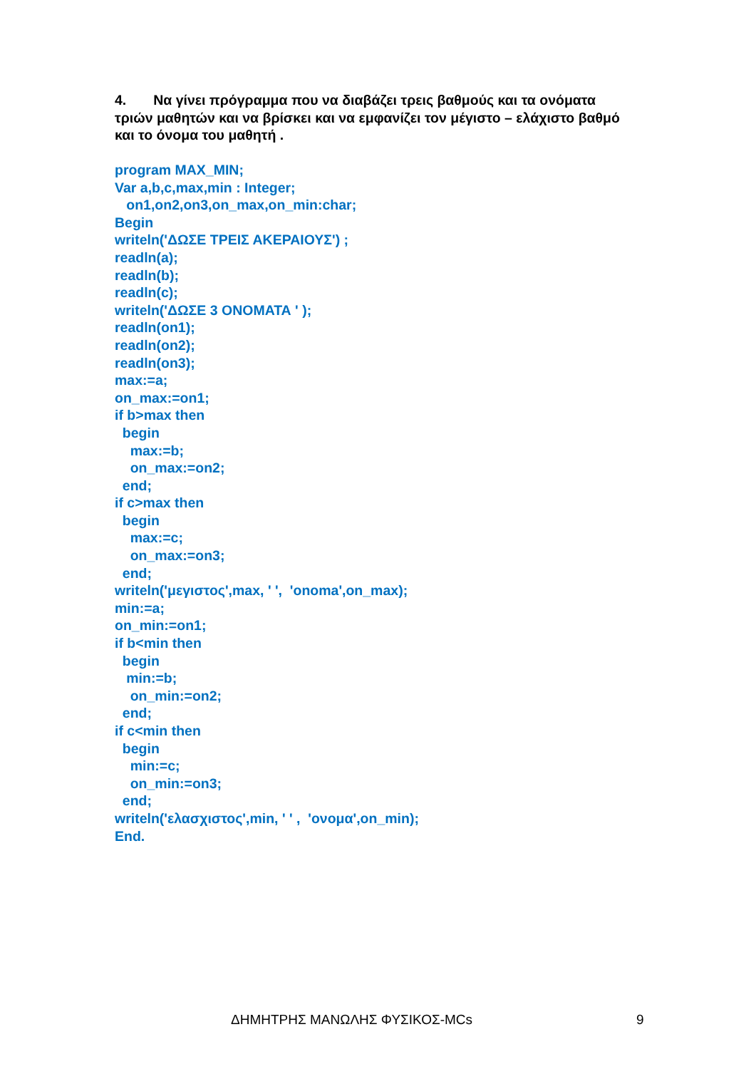4. Να γίνει πρόγραμμα που να διαβάζει τρεις βαθμούς και τα ονόματα τριών μαθητών και να βρίσκει και να εμφανίζει τον μέγιστο – ελάχιστο βαθμό και το όνομα του μαθητή .
program MAX_MIN;
Var a,b,c,max,min : Integer;
   on1,on2,on3,on_max,on_min:char;
Begin
writeln('ΔΩΣΕ ΤΡΕΙΣ ΑΚΕΡΑΙΟΥΣ') ;
readln(a);
readln(b);
readln(c);
writeln('ΔΩΣΕ 3 ΟΝΟΜΑΤΑ ' );
readln(on1);
readln(on2);
readln(on3);
max:=a;
on_max:=on1;
if b>max then
  begin
    max:=b;
    on_max:=on2;
  end;
if c>max then
  begin
    max:=c;
    on_max:=on3;
  end;
writeln('μεγιστος',max, ' ',  'onoma',on_max);
min:=a;
on_min:=on1;
if b<min then
  begin
   min:=b;
    on_min:=on2;
  end;
if c<min then
  begin
    min:=c;
    on_min:=on3;
  end;
writeln('ελασχιστος',min, ' ' ,  'ονομα',on_min);
End.
ΔΗΜΗΤΡΗΣ ΜΑΝΩΛΗΣ ΦΥΣΙΚΟΣ-MCs 9